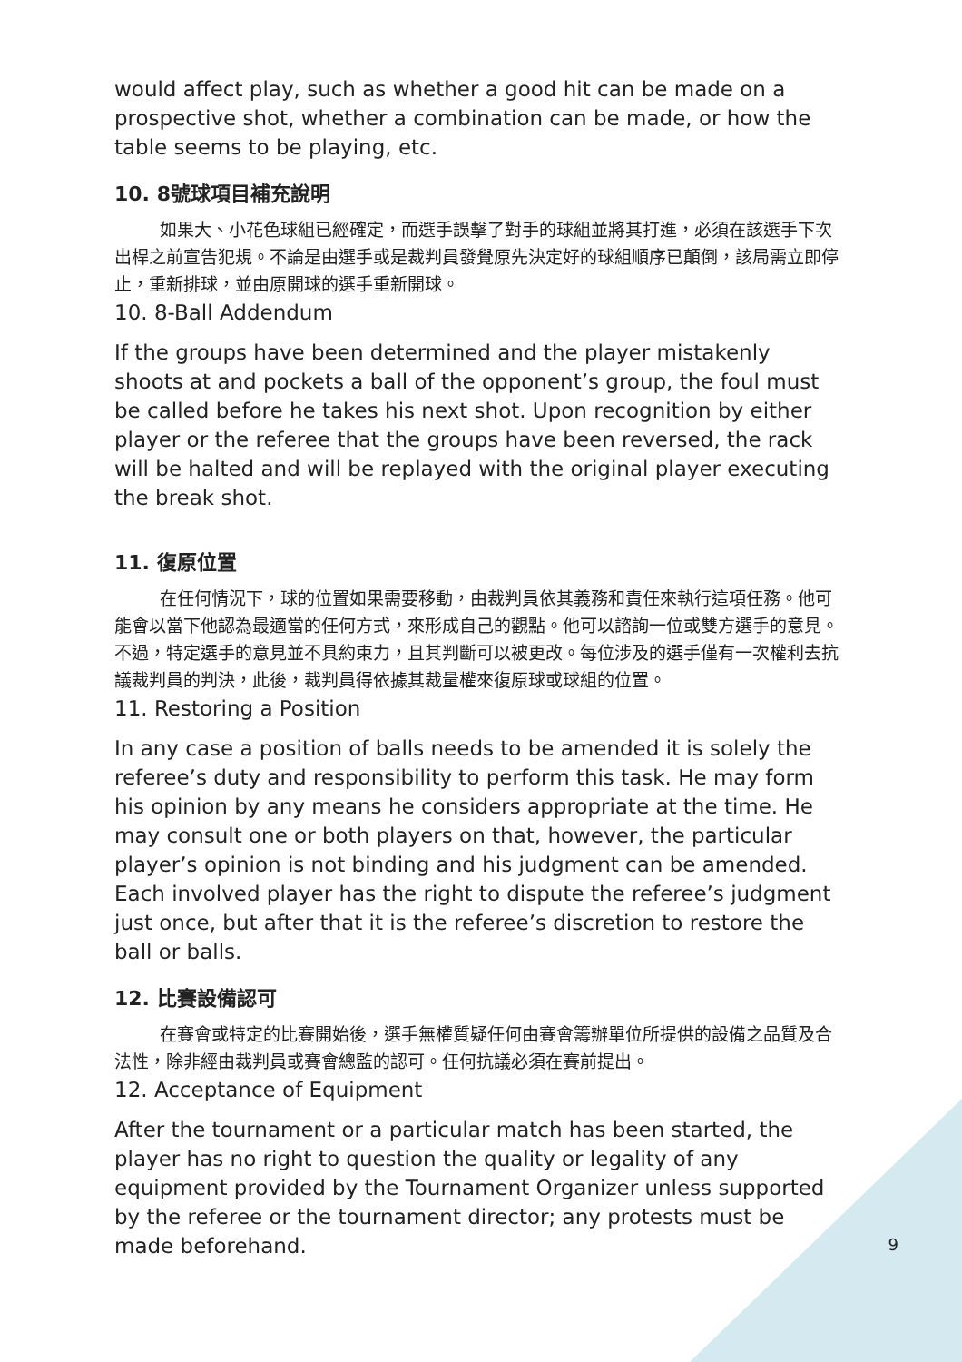would affect play, such as whether a good hit can be made on a prospective shot, whether a combination can be made, or how the table seems to be playing, etc.
10. 8號球項目補充說明
如果大、小花色球組已經確定，而選手誤擊了對手的球組並將其打進，必須在該選手下次出桿之前宣告犯規。不論是由選手或是裁判員發覺原先決定好的球組順序已顛倒，該局需立即停止，重新排球，並由原開球的選手重新開球。
10. 8-Ball Addendum
If the groups have been determined and the player mistakenly shoots at and pockets a ball of the opponent’s group, the foul must be called before he takes his next shot. Upon recognition by either player or the referee that the groups have been reversed, the rack will be halted and will be replayed with the original player executing the break shot.
11. 復原位置
在任何情況下，球的位置如果需要移動，由裁判員依其義務和責任來執行這項任務。他可能會以當下他認為最適當的任何方式，來形成自己的觀點。他可以諮詢一位或雙方選手的意見。不過，特定選手的意見並不具約束力，且其判斷可以被更改。每位涉及的選手僅有一次權利去抗議裁判員的判決，此後，裁判員得依據其裁量權來復原球或球組的位置。
11. Restoring a Position
In any case a position of balls needs to be amended it is solely the referee’s duty and responsibility to perform this task. He may form his opinion by any means he considers appropriate at the time. He may consult one or both players on that, however, the particular player’s opinion is not binding and his judgment can be amended. Each involved player has the right to dispute the referee’s judgment just once, but after that it is the referee’s discretion to restore the ball or balls.
12. 比賽設備認可
在賽會或特定的比賽開始後，選手無權質疑任何由賽會籌辦單位所提供的設備之品質及合法性，除非經由裁判員或賽會總監的認可。任何抗議必須在賽前提出。
12. Acceptance of Equipment
After the tournament or a particular match has been started, the player has no right to question the quality or legality of any equipment provided by the Tournament Organizer unless supported by the referee or the tournament director; any protests must be made beforehand.
9